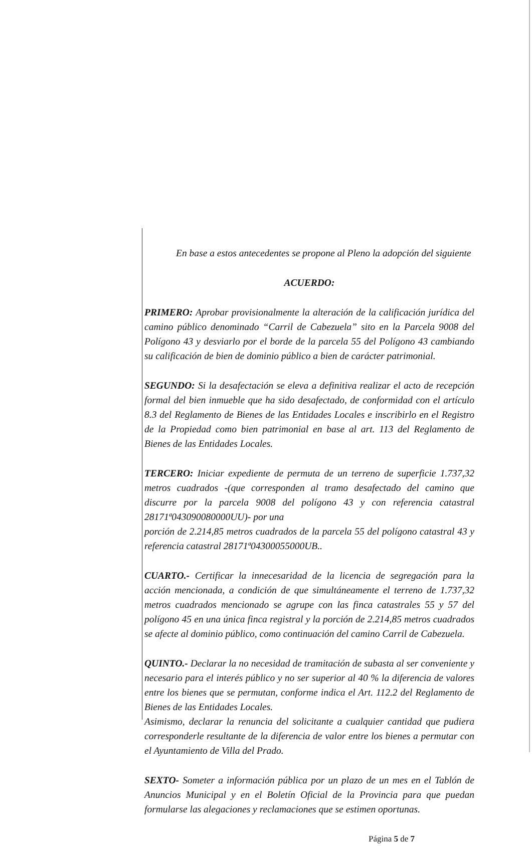En base a estos antecedentes se propone al Pleno la adopción del siguiente
ACUERDO:
PRIMERO: Aprobar provisionalmente la alteración de la calificación jurídica del camino público denominado “Carril de Cabezuela” sito en la Parcela 9008 del Polígono 43 y desviarlo por el borde de la parcela 55 del Polígono 43 cambiando su calificación de bien de dominio público a bien de carácter patrimonial.
SEGUNDO: Si la desafectación se eleva a definitiva realizar el acto de recepción formal del bien inmueble que ha sido desafectado, de conformidad con el artículo 8.3 del Reglamento de Bienes de las Entidades Locales e inscribirlo en el Registro de la Propiedad como bien patrimonial en base al art. 113 del Reglamento de Bienes de las Entidades Locales.
TERCERO: Iniciar expediente de permuta de un terreno de superficie 1.737,32 metros cuadrados -(que corresponden al tramo desafectado del camino que discurre por la parcela 9008 del polígono 43 y con referencia catastral 28171ª043090080000UU)- por una
porción de 2.214,85 metros cuadrados de la parcela 55 del polígono catastral 43 y referencia catastral 28171ª04300055000UB..
CUARTO.- Certificar la innecesaridad de la licencia de segregación para la acción mencionada, a condición de que simultáneamente el terreno de 1.737,32 metros cuadrados mencionado se agrupe con las finca catastrales 55 y 57 del polígono 45 en una única finca registral y la porción de 2.214,85 metros cuadrados se afecte al dominio público, como continuación del camino Carril de Cabezuela.
QUINTO.- Declarar la no necesidad de tramitación de subasta al ser conveniente y necesario para el interés público y no ser superior al 40 % la diferencia de valores entre los bienes que se permutan, conforme indica el Art. 112.2 del Reglamento de Bienes de las Entidades Locales.
Asimismo, declarar la renuncia del solicitante a cualquier cantidad que pudiera corresponderle resultante de la diferencia de valor entre los bienes a permutar con el Ayuntamiento de Villa del Prado.
SEXTO- Someter a información pública por un plazo de un mes en el Tablón de Anuncios Municipal y en el Boletín Oficial de la Provincia para que puedan formularse las alegaciones y reclamaciones que se estimen oportunas.
Página 5 de 7